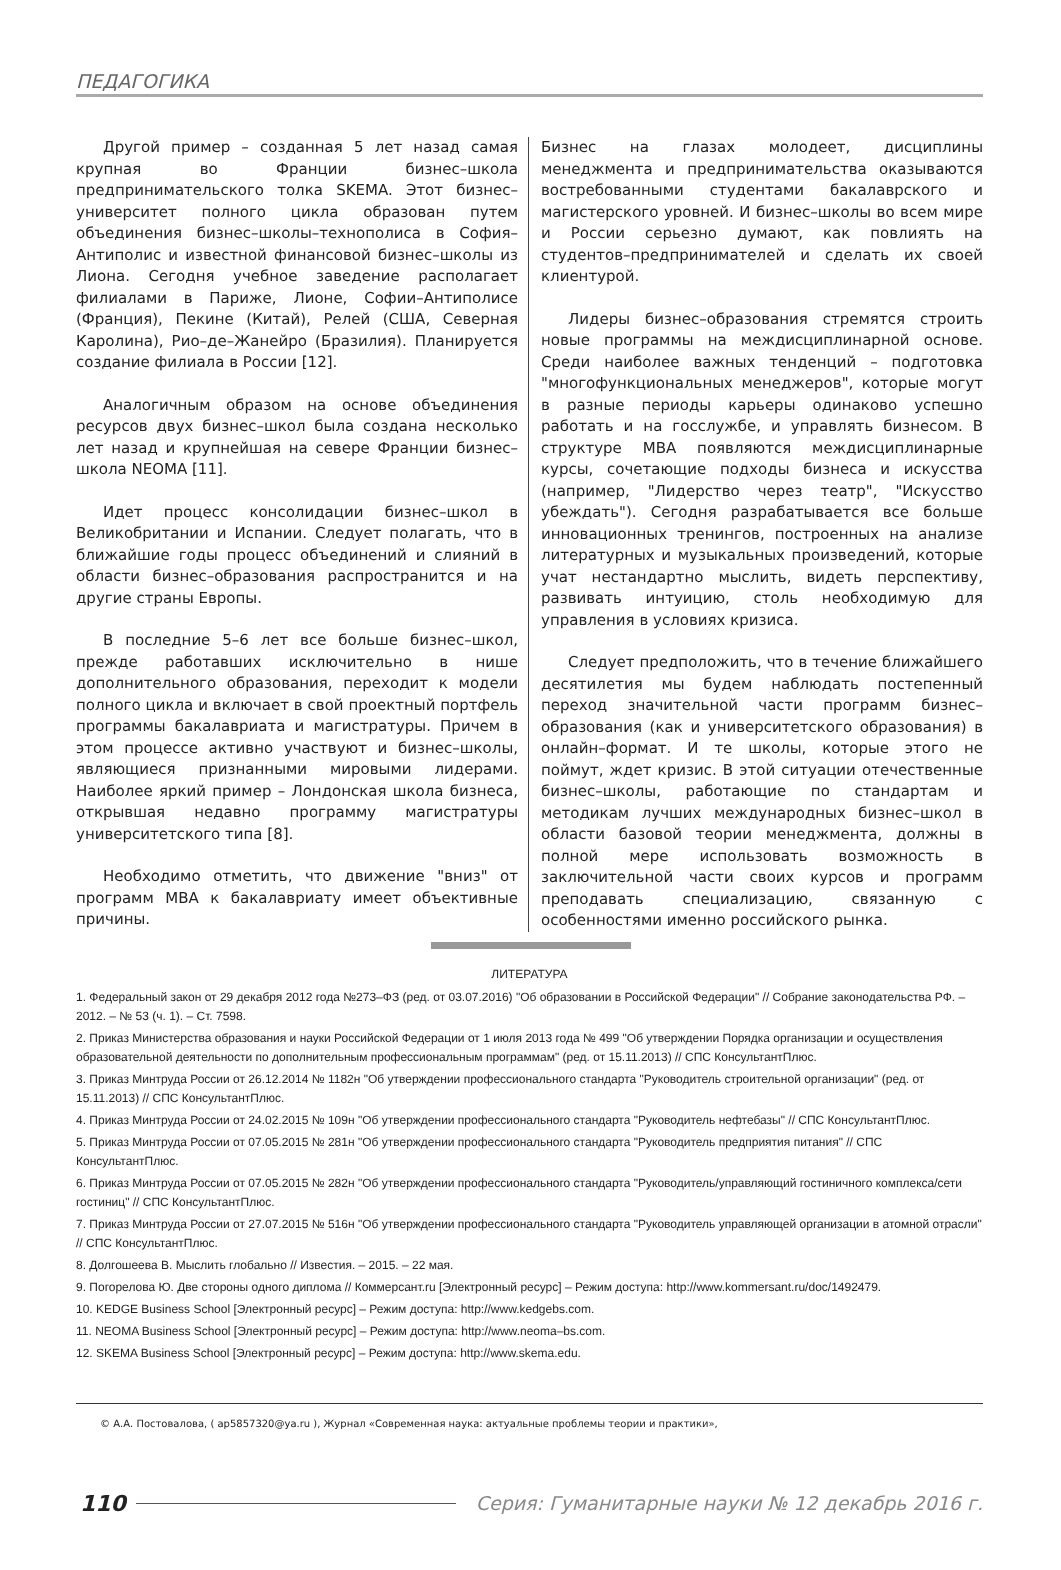ПЕДАГОГИКА
Другой пример – созданная 5 лет назад самая крупная во Франции бизнес–школа предпринимательского толка SKEMA. Этот бизнес–университет полного цикла образован путем объединения бизнес–школы–технополиса в София–Антиполис и известной финансовой бизнес–школы из Лиона. Сегодня учебное заведение располагает филиалами в Париже, Лионе, Софии–Антиполисе (Франция), Пекине (Китай), Релей (США, Северная Каролина), Рио–де–Жанейро (Бразилия). Планируется создание филиала в России [12].
Аналогичным образом на основе объединения ресурсов двух бизнес–школ была создана несколько лет назад и крупнейшая на севере Франции бизнес–школа NEOMA [11].
Идет процесс консолидации бизнес–школ в Великобритании и Испании. Следует полагать, что в ближайшие годы процесс объединений и слияний в области бизнес–образования распространится и на другие страны Европы.
В последние 5–6 лет все больше бизнес–школ, прежде работавших исключительно в нише дополнительного образования, переходит к модели полного цикла и включает в свой проектный портфель программы бакалавриата и магистратуры. Причем в этом процессе активно участвуют и бизнес–школы, являющиеся признанными мировыми лидерами. Наиболее яркий пример – Лондонская школа бизнеса, открывшая недавно программу магистратуры университетского типа [8].
Необходимо отметить, что движение "вниз" от программ MBA к бакалавриату имеет объективные причины.
Бизнес на глазах молодеет, дисциплины менеджмента и предпринимательства оказываются востребованными студентами бакалаврского и магистерского уровней. И бизнес–школы во всем мире и России серьезно думают, как повлиять на студентов–предпринимателей и сделать их своей клиентурой.
Лидеры бизнес–образования стремятся строить новые программы на междисциплинарной основе. Среди наиболее важных тенденций – подготовка "многофункциональных менеджеров", которые могут в разные периоды карьеры одинаково успешно работать и на госслужбе, и управлять бизнесом. В структуре MBA появляются междисциплинарные курсы, сочетающие подходы бизнеса и искусства (например, "Лидерство через театр", "Искусство убеждать"). Сегодня разрабатывается все больше инновационных тренингов, построенных на анализе литературных и музыкальных произведений, которые учат нестандартно мыслить, видеть перспективу, развивать интуицию, столь необходимую для управления в условиях кризиса.
Следует предположить, что в течение ближайшего десятилетия мы будем наблюдать постепенный переход значительной части программ бизнес–образования (как и университетского образования) в онлайн–формат. И те школы, которые этого не поймут, ждет кризис. В этой ситуации отечественные бизнес–школы, работающие по стандартам и методикам лучших международных бизнес–школ в области базовой теории менеджмента, должны в полной мере использовать возможность в заключительной части своих курсов и программ преподавать специализацию, связанную с особенностями именно российского рынка.
ЛИТЕРАТУРА
1. Федеральный закон от 29 декабря 2012 года №273–ФЗ (ред. от 03.07.2016) "Об образовании в Российской Федерации" // Собрание законодательства РФ. – 2012. – № 53 (ч. 1). – Ст. 7598.
2. Приказ Министерства образования и науки Российской Федерации от 1 июля 2013 года № 499 "Об утверждении Порядка организации и осуществления образовательной деятельности по дополнительным профессиональным программам" (ред. от 15.11.2013) // СПС КонсультантПлюс.
3. Приказ Минтруда России от 26.12.2014 № 1182н "Об утверждении профессионального стандарта "Руководитель строительной организации" (ред. от 15.11.2013) // СПС КонсультантПлюс.
4. Приказ Минтруда России от 24.02.2015 № 109н "Об утверждении профессионального стандарта "Руководитель нефтебазы" // СПС КонсультантПлюс.
5. Приказ Минтруда России от 07.05.2015 № 281н "Об утверждении профессионального стандарта "Руководитель предприятия питания" // СПС КонсультантПлюс.
6. Приказ Минтруда России от 07.05.2015 № 282н "Об утверждении профессионального стандарта "Руководитель/управляющий гостиничного комплекса/сети гостиниц" // СПС КонсультантПлюс.
7. Приказ Минтруда России от 27.07.2015 № 516н "Об утверждении профессионального стандарта "Руководитель управляющей организации в атомной отрасли" // СПС КонсультантПлюс.
8. Долгошеева В. Мыслить глобально // Известия. – 2015. – 22 мая.
9. Погорелова Ю. Две стороны одного диплома // Коммерсант.ru [Электронный ресурс] – Режим доступа: http://www.kommersant.ru/doc/1492479.
10. KEDGE Business School [Электронный ресурс] – Режим доступа: http://www.kedgebs.com.
11. NEOMA Business School [Электронный ресурс] – Режим доступа: http://www.neoma–bs.com.
12. SKEMA Business School [Электронный ресурс] – Режим доступа: http://www.skema.edu.
© А.А. Постовалова, ( ap5857320@ya.ru ), Журнал «Современная наука: актуальные проблемы теории и практики»,
110 Серия: Гуманитарные науки № 12 декабрь 2016 г.